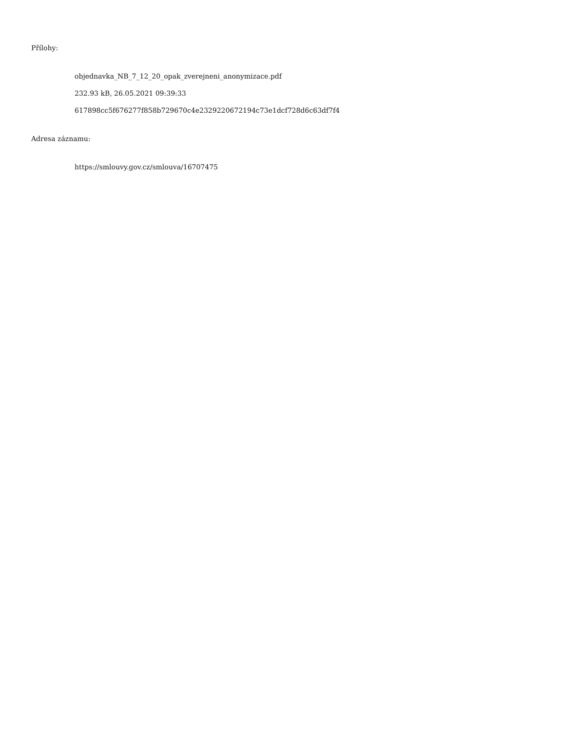Přílohy:
objednavka_NB_7_12_20_opak_zverejneni_anonymizace.pdf
232.93 kB, 26.05.2021 09:39:33
617898cc5f676277f858b729670c4e2329220672194c73e1dcf728d6c63df7f4
Adresa záznamu:
https://smlouvy.gov.cz/smlouva/16707475